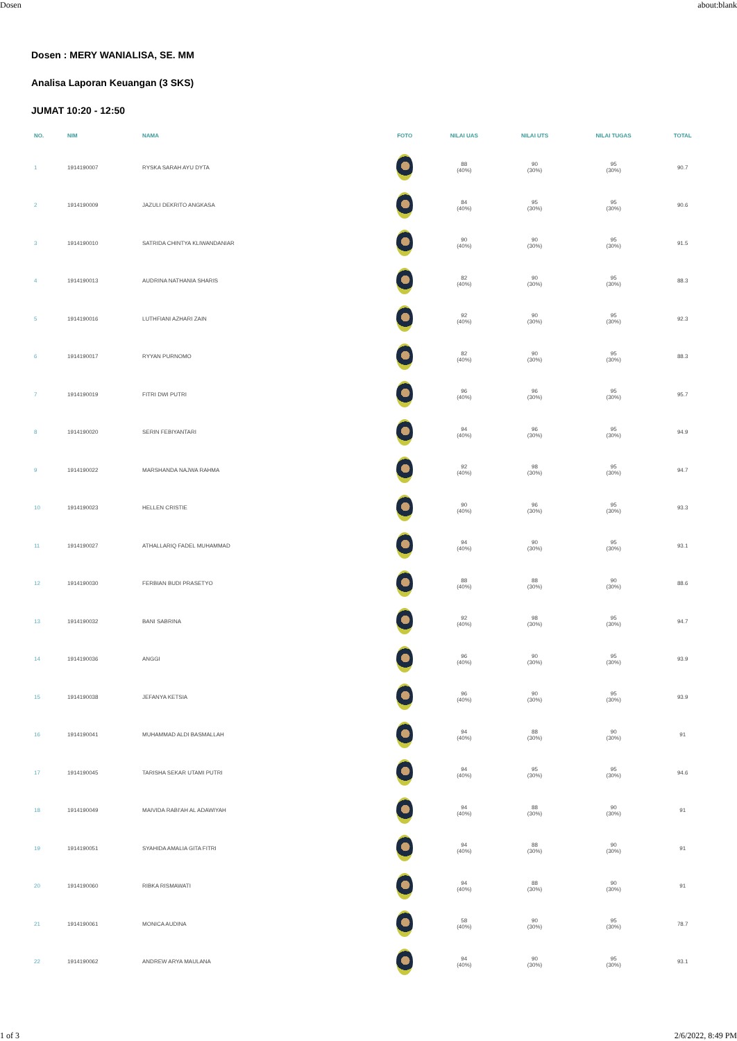Dosen about:blank
Dosen : MERY WANIALISA, SE. MM
Analisa Laporan Keuangan (3 SKS)
JUMAT 10:20 - 12:50
| NO. | NIM | NAMA | FOTO | NILAI UAS | NILAI UTS | NILAI TUGAS | TOTAL |
| --- | --- | --- | --- | --- | --- | --- | --- |
| 1 | 1914190007 | RYSKA SARAH AYU DYTA | | 88 (40%) | 90 (30%) | 95 (30%) | 90.7 |
| 2 | 1914190009 | JAZULI DEKRITO ANGKASA | | 84 (40%) | 95 (30%) | 95 (30%) | 90.6 |
| 3 | 1914190010 | SATRIDA CHINTYA KLIWANDANIAR | | 90 (40%) | 90 (30%) | 95 (30%) | 91.5 |
| 4 | 1914190013 | AUDRINA NATHANIA SHARIS | | 82 (40%) | 90 (30%) | 95 (30%) | 88.3 |
| 5 | 1914190016 | LUTHFIANI AZHARI ZAIN | | 92 (40%) | 90 (30%) | 95 (30%) | 92.3 |
| 6 | 1914190017 | RYYAN PURNOMO | | 82 (40%) | 90 (30%) | 95 (30%) | 88.3 |
| 7 | 1914190019 | FITRI DWI PUTRI | | 96 (40%) | 96 (30%) | 95 (30%) | 95.7 |
| 8 | 1914190020 | SERIN FEBIYANTARI | | 94 (40%) | 96 (30%) | 95 (30%) | 94.9 |
| 9 | 1914190022 | MARSHANDA NAJWA RAHMA | | 92 (40%) | 98 (30%) | 95 (30%) | 94.7 |
| 10 | 1914190023 | HELLEN CRISTIE | | 90 (40%) | 96 (30%) | 95 (30%) | 93.3 |
| 11 | 1914190027 | ATHALLARIQ FADEL MUHAMMAD | | 94 (40%) | 90 (30%) | 95 (30%) | 93.1 |
| 12 | 1914190030 | FERBIAN BUDI PRASETYO | | 88 (40%) | 88 (30%) | 90 (30%) | 88.6 |
| 13 | 1914190032 | BANI SABRINA | | 92 (40%) | 98 (30%) | 95 (30%) | 94.7 |
| 14 | 1914190036 | ANGGI | | 96 (40%) | 90 (30%) | 95 (30%) | 93.9 |
| 15 | 1914190038 | JEFANYA KETSIA | | 96 (40%) | 90 (30%) | 95 (30%) | 93.9 |
| 16 | 1914190041 | MUHAMMAD ALDI BASMALLAH | | 94 (40%) | 88 (30%) | 90 (30%) | 91 |
| 17 | 1914190045 | TARISHA SEKAR UTAMI PUTRI | | 94 (40%) | 95 (30%) | 95 (30%) | 94.6 |
| 18 | 1914190049 | MAIVIDA RABI'AH AL ADAWIYAH | | 94 (40%) | 88 (30%) | 90 (30%) | 91 |
| 19 | 1914190051 | SYAHIDA AMALIA GITA FITRI | | 94 (40%) | 88 (30%) | 90 (30%) | 91 |
| 20 | 1914190060 | RIBKA RISMAWATI | | 94 (40%) | 88 (30%) | 90 (30%) | 91 |
| 21 | 1914190061 | MONICA AUDINA | | 58 (40%) | 90 (30%) | 95 (30%) | 78.7 |
| 22 | 1914190062 | ANDREW ARYA MAULANA | | 94 (40%) | 90 (30%) | 95 (30%) | 93.1 |
1 of 3 2/6/2022, 8:49 PM